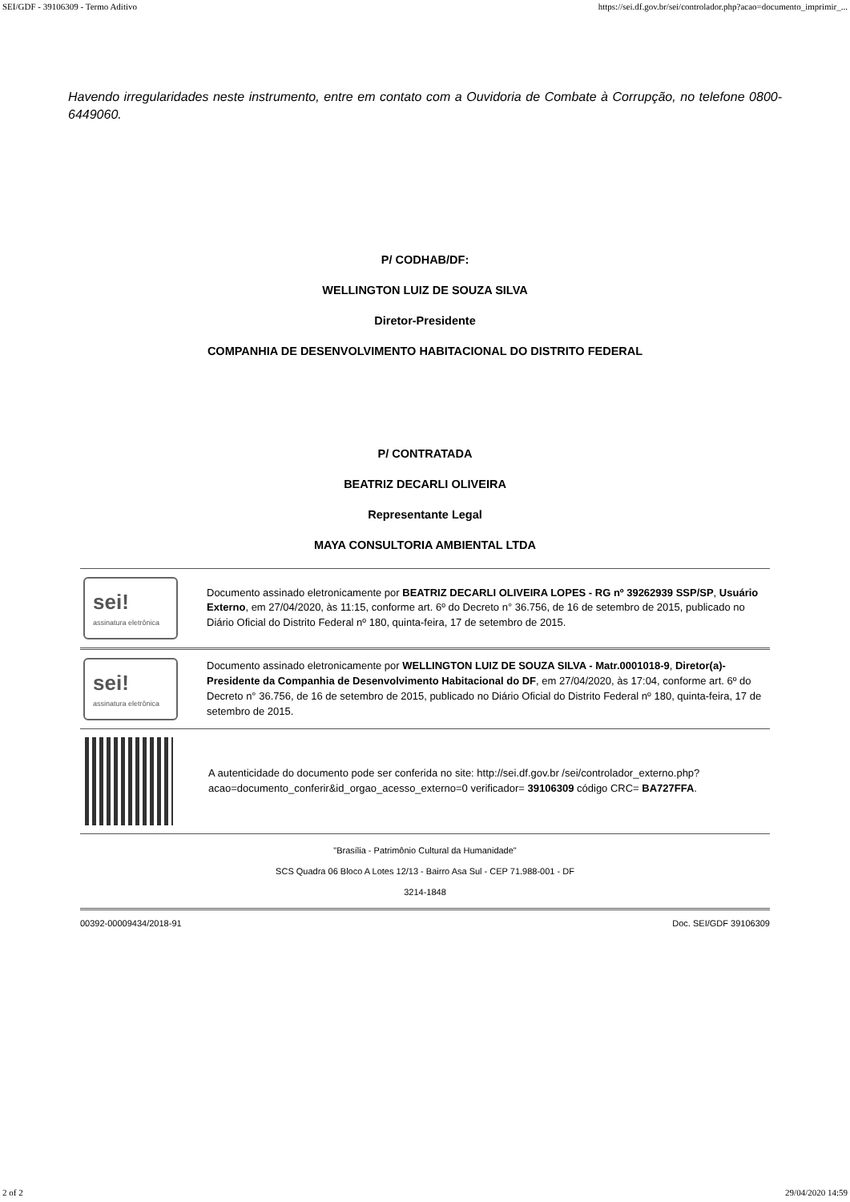SEI/GDF - 39106309 - Termo Aditivo https://sei.df.gov.br/sei/controlador.php?acao=documento_imprimir_...
Havendo irregularidades neste instrumento, entre em contato com a Ouvidoria de Combate à Corrupção, no telefone 0800-6449060.
P/ CODHAB/DF:
WELLINGTON LUIZ DE SOUZA SILVA
Diretor-Presidente
COMPANHIA DE DESENVOLVIMENTO HABITACIONAL DO DISTRITO FEDERAL
P/ CONTRATADA
BEATRIZ DECARLI OLIVEIRA
Representante Legal
MAYA CONSULTORIA AMBIENTAL LTDA
sei!
assinatura eletrônica
Documento assinado eletronicamente por BEATRIZ DECARLI OLIVEIRA LOPES - RG nº 39262939 SSP/SP, Usuário Externo, em 27/04/2020, às 11:15, conforme art. 6º do Decreto n° 36.756, de 16 de setembro de 2015, publicado no Diário Oficial do Distrito Federal nº 180, quinta-feira, 17 de setembro de 2015.
sei!
assinatura eletrônica
Documento assinado eletronicamente por WELLINGTON LUIZ DE SOUZA SILVA - Matr.0001018-9, Diretor(a)-Presidente da Companhia de Desenvolvimento Habitacional do DF, em 27/04/2020, às 17:04, conforme art. 6º do Decreto n° 36.756, de 16 de setembro de 2015, publicado no Diário Oficial do Distrito Federal nº 180, quinta-feira, 17 de setembro de 2015.
A autenticidade do documento pode ser conferida no site: http://sei.df.gov.br /sei/controlador_externo.php?acao=documento_conferir&id_orgao_acesso_externo=0 verificador= 39106309 código CRC= BA727FFA.
"Brasília - Patrimônio Cultural da Humanidade"
SCS Quadra 06 Bloco A Lotes 12/13 - Bairro Asa Sul - CEP 71.988-001 - DF
3214-1848
00392-00009434/2018-91 Doc. SEI/GDF 39106309
2 of 2 29/04/2020 14:59